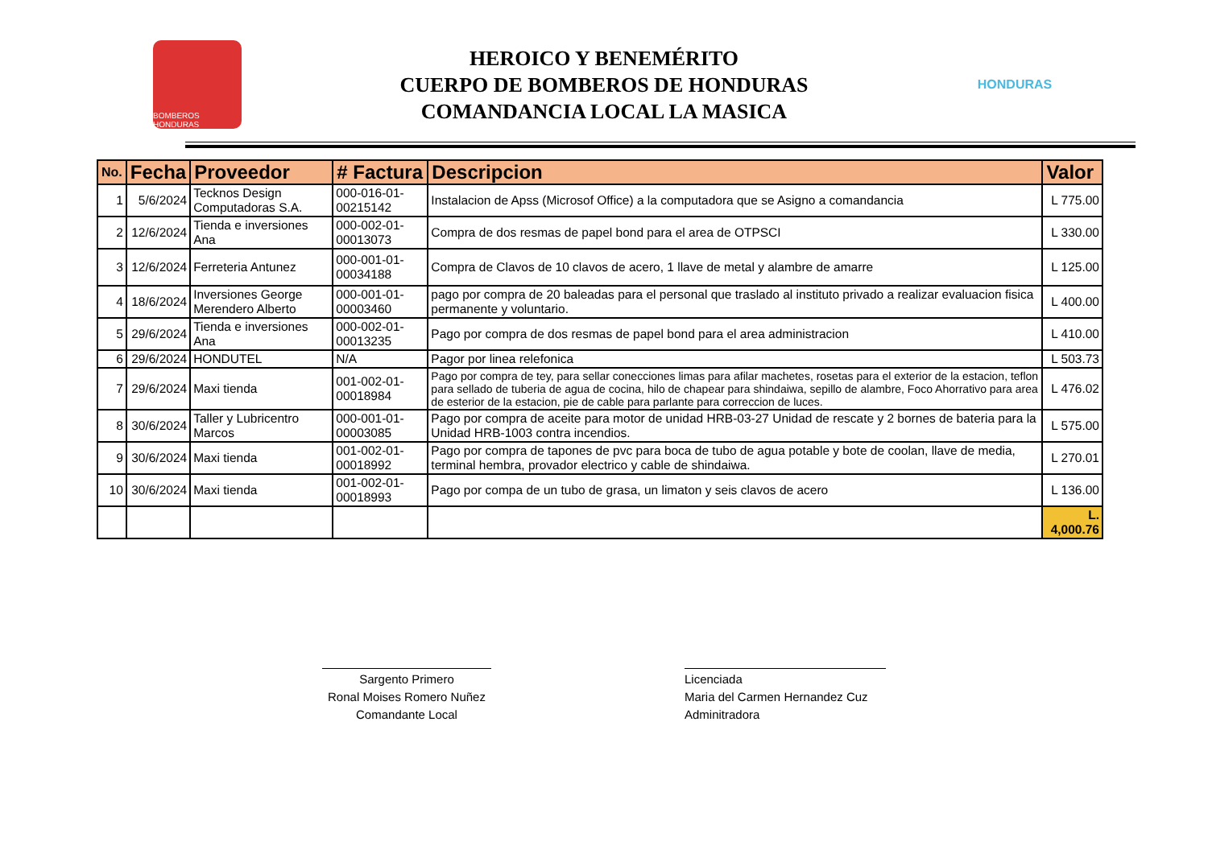BOMBEROS HONDURAS
HEROICO Y BENEMÉRITO
CUERPO DE BOMBEROS DE HONDURAS
COMANDANCIA LOCAL LA MASICA
HONDURAS
| No. | Fecha | Proveedor | # Factura | Descripcion | Valor |
| --- | --- | --- | --- | --- | --- |
| 1 | 5/6/2024 | Tecknos Design Computadoras S.A. | 000-016-01-00215142 | Instalacion de Apss (Microsof Office) a la computadora que se Asigno a comandancia | L 775.00 |
| 2 | 12/6/2024 | Tienda e inversiones Ana | 000-002-01-00013073 | Compra de dos resmas de papel bond para el area de OTPSCI | L 330.00 |
| 3 | 12/6/2024 | Ferreteria Antunez | 000-001-01-00034188 | Compra de Clavos de 10 clavos de acero, 1 llave de metal y alambre de amarre | L 125.00 |
| 4 | 18/6/2024 | Inversiones George Merendero Alberto | 000-001-01-00003460 | pago por compra de 20 baleadas para el personal que traslado al instituto privado a realizar evaluacion fisica permanente y voluntario. | L 400.00 |
| 5 | 29/6/2024 | Tienda e inversiones Ana | 000-002-01-00013235 | Pago por compra de dos resmas de papel bond para el area administracion | L 410.00 |
| 6 | 29/6/2024 | HONDUTEL | N/A | Pagor por linea relefonica | L 503.73 |
| 7 | 29/6/2024 | Maxi tienda | 001-002-01-00018984 | Pago por compra de tey, para sellar conecciones limas para afilar machetes, rosetas para el exterior de la estacion, teflon para sellado de tuberia de agua de cocina, hilo de chapear para shindaiwa, sepillo de alambre, Foco Ahorrativo para area de esterior de la estacion, pie de cable para parlante para correccion de luces. | L 476.02 |
| 8 | 30/6/2024 | Taller y Lubricentro Marcos | 000-001-01-00003085 | Pago por compra de aceite para motor de unidad HRB-03-27 Unidad de rescate y 2 bornes de bateria para la Unidad HRB-1003 contra incendios. | L 575.00 |
| 9 | 30/6/2024 | Maxi tienda | 001-002-01-00018992 | Pago por compra de tapones de pvc para boca de tubo de agua potable y bote de coolan, llave de media, terminal hembra, provador electrico y cable de shindaiwa. | L 270.01 |
| 10 | 30/6/2024 | Maxi tienda | 001-002-01-00018993 | Pago por compa de un tubo de grasa, un limaton y seis clavos de acero | L 136.00 |
| | | | | | L. 4,000.76 |
Sargento Primero
Ronal Moises Romero Nuñez
Comandante Local
Licenciada
Maria del Carmen Hernandez Cuz
Adminitradora